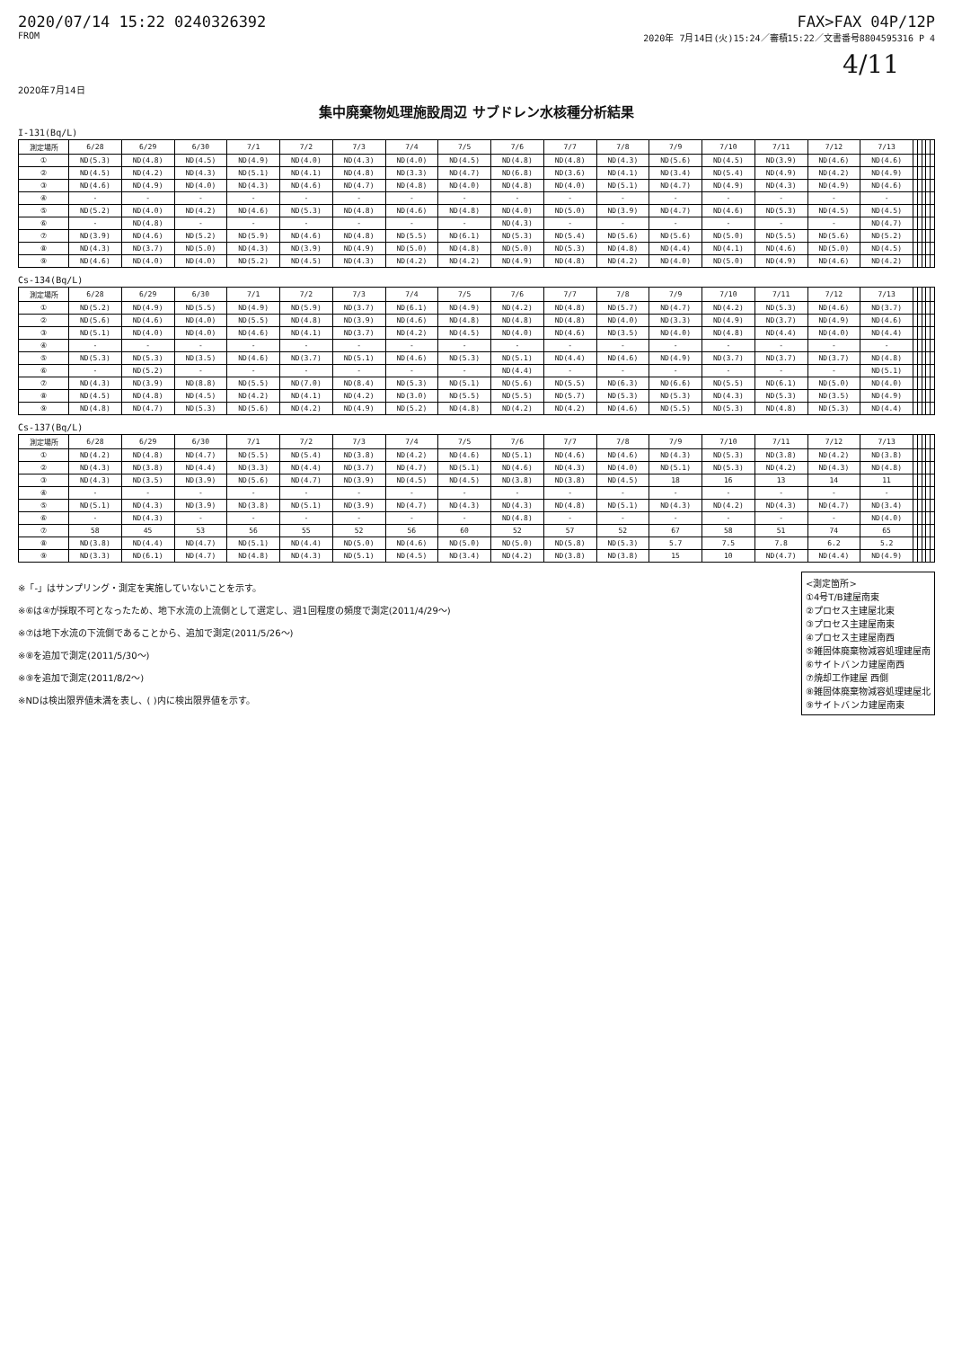2020/07/14 15:22 0240326392 FAX>FAX 04P/12P
FROM 2020年 7月14日(火)15:24／審積15:22／文書番号8804595316 P 4
4/11
2020年7月14日
集中廃棄物処理施設周辺 サブドレン水核種分析結果
I-131(Bq/L)
| 測定場所 | 6/28 | 6/29 | 6/30 | 7/1 | 7/2 | 7/3 | 7/4 | 7/5 | 7/6 | 7/7 | 7/8 | 7/9 | 7/10 | 7/11 | 7/12 | 7/13 | | | | | |
| --- | --- | --- | --- | --- | --- | --- | --- | --- | --- | --- | --- | --- | --- | --- | --- | --- | --- | --- | --- | --- | --- |
| ① | ND(5.3) | ND(4.8) | ND(4.5) | ND(4.9) | ND(4.0) | ND(4.3) | ND(4.0) | ND(4.5) | ND(4.8) | ND(4.8) | ND(4.3) | ND(5.6) | ND(4.5) | ND(3.9) | ND(4.6) | ND(4.6) | | | | | |
| ② | ND(4.5) | ND(4.2) | ND(4.3) | ND(5.1) | ND(4.1) | ND(4.8) | ND(3.3) | ND(4.7) | ND(6.8) | ND(3.6) | ND(4.1) | ND(3.4) | ND(5.4) | ND(4.9) | ND(4.2) | ND(4.9) | | | | | |
| ③ | ND(4.6) | ND(4.9) | ND(4.0) | ND(4.3) | ND(4.6) | ND(4.7) | ND(4.8) | ND(4.0) | ND(4.8) | ND(4.0) | ND(5.1) | ND(4.7) | ND(4.9) | ND(4.3) | ND(4.9) | ND(4.6) | | | | | |
| ④ | - | - | - | - | - | - | - | - | - | - | - | - | - | - | - | - | | | | | |
| ⑤ | ND(5.2) | ND(4.0) | ND(4.2) | ND(4.6) | ND(5.3) | ND(4.8) | ND(4.6) | ND(4.8) | ND(4.0) | ND(5.0) | ND(3.9) | ND(4.7) | ND(4.6) | ND(5.3) | ND(4.5) | ND(4.5) | | | | | |
| ⑥ | - | ND(4.8) | - | - | - | - | - | - | ND(4.3) | - | - | - | - | - | - | ND(4.7) | | | | | |
| ⑦ | ND(3.9) | ND(4.6) | ND(5.2) | ND(5.9) | ND(4.6) | ND(4.8) | ND(5.5) | ND(6.1) | ND(5.3) | ND(5.4) | ND(5.6) | ND(5.6) | ND(5.0) | ND(5.5) | ND(5.6) | ND(5.2) | | | | | |
| ⑧ | ND(4.3) | ND(3.7) | ND(5.0) | ND(4.3) | ND(3.9) | ND(4.9) | ND(5.0) | ND(4.8) | ND(5.0) | ND(5.3) | ND(4.8) | ND(4.4) | ND(4.1) | ND(4.6) | ND(5.0) | ND(4.5) | | | | | |
| ⑨ | ND(4.6) | ND(4.0) | ND(4.0) | ND(5.2) | ND(4.5) | ND(4.3) | ND(4.2) | ND(4.2) | ND(4.9) | ND(4.8) | ND(4.2) | ND(4.0) | ND(5.0) | ND(4.9) | ND(4.6) | ND(4.2) | | | | | |
Cs-134(Bq/L)
| 測定場所 | 6/28 | 6/29 | 6/30 | 7/1 | 7/2 | 7/3 | 7/4 | 7/5 | 7/6 | 7/7 | 7/8 | 7/9 | 7/10 | 7/11 | 7/12 | 7/13 | | | | | |
| --- | --- | --- | --- | --- | --- | --- | --- | --- | --- | --- | --- | --- | --- | --- | --- | --- | --- | --- | --- | --- | --- |
| ① | ND(5.2) | ND(4.9) | ND(5.5) | ND(4.9) | ND(5.9) | ND(3.7) | ND(6.1) | ND(4.9) | ND(4.2) | ND(4.8) | ND(5.7) | ND(4.7) | ND(4.2) | ND(5.3) | ND(4.6) | ND(3.7) | | | | | |
| ② | ND(5.6) | ND(4.6) | ND(4.0) | ND(5.5) | ND(4.8) | ND(3.9) | ND(4.6) | ND(4.8) | ND(4.8) | ND(4.8) | ND(4.0) | ND(3.3) | ND(4.9) | ND(3.7) | ND(4.9) | ND(4.6) | | | | | |
| ③ | ND(5.1) | ND(4.0) | ND(4.0) | ND(4.6) | ND(4.1) | ND(3.7) | ND(4.2) | ND(4.5) | ND(4.0) | ND(4.6) | ND(3.5) | ND(4.0) | ND(4.8) | ND(4.4) | ND(4.0) | ND(4.4) | | | | | |
| ④ | - | - | - | - | - | - | - | - | - | - | - | - | - | - | - | - | | | | | |
| ⑤ | ND(5.3) | ND(5.3) | ND(3.5) | ND(4.6) | ND(3.7) | ND(5.1) | ND(4.6) | ND(5.3) | ND(5.1) | ND(4.4) | ND(4.6) | ND(4.9) | ND(3.7) | ND(3.7) | ND(3.7) | ND(4.8) | | | | | |
| ⑥ | - | ND(5.2) | - | - | - | - | - | - | ND(4.4) | - | - | - | - | - | - | ND(5.1) | | | | | |
| ⑦ | ND(4.3) | ND(3.9) | ND(8.8) | ND(5.5) | ND(7.0) | ND(8.4) | ND(5.3) | ND(5.1) | ND(5.6) | ND(5.5) | ND(6.3) | ND(6.6) | ND(5.5) | ND(6.1) | ND(5.0) | ND(4.0) | | | | | |
| ⑧ | ND(4.5) | ND(4.8) | ND(4.5) | ND(4.2) | ND(4.1) | ND(4.2) | ND(3.0) | ND(5.5) | ND(5.5) | ND(5.7) | ND(5.3) | ND(5.3) | ND(4.3) | ND(5.3) | ND(3.5) | ND(4.9) | | | | | |
| ⑨ | ND(4.8) | ND(4.7) | ND(5.3) | ND(5.6) | ND(4.2) | ND(4.9) | ND(5.2) | ND(4.8) | ND(4.2) | ND(4.2) | ND(4.6) | ND(5.5) | ND(5.3) | ND(4.8) | ND(5.3) | ND(4.4) | | | | | |
Cs-137(Bq/L)
| 測定場所 | 6/28 | 6/29 | 6/30 | 7/1 | 7/2 | 7/3 | 7/4 | 7/5 | 7/6 | 7/7 | 7/8 | 7/9 | 7/10 | 7/11 | 7/12 | 7/13 | | | | | |
| --- | --- | --- | --- | --- | --- | --- | --- | --- | --- | --- | --- | --- | --- | --- | --- | --- | --- | --- | --- | --- | --- |
| ① | ND(4.2) | ND(4.8) | ND(4.7) | ND(5.5) | ND(5.4) | ND(3.8) | ND(4.2) | ND(4.6) | ND(5.1) | ND(4.6) | ND(4.6) | ND(4.3) | ND(5.3) | ND(3.8) | ND(4.2) | ND(3.8) | | | | | |
| ② | ND(4.3) | ND(3.8) | ND(4.4) | ND(3.3) | ND(4.4) | ND(3.7) | ND(4.7) | ND(5.1) | ND(4.6) | ND(4.3) | ND(4.0) | ND(5.1) | ND(5.3) | ND(4.2) | ND(4.3) | ND(4.8) | | | | | |
| ③ | ND(4.3) | ND(3.5) | ND(3.9) | ND(5.6) | ND(4.7) | ND(3.9) | ND(4.5) | ND(4.5) | ND(3.8) | ND(3.8) | ND(4.5) | 18 | 16 | 13 | 14 | 11 | | | | | |
| ④ | - | - | - | - | - | - | - | - | - | - | - | - | - | - | - | - | | | | | |
| ⑤ | ND(5.1) | ND(4.3) | ND(3.9) | ND(3.8) | ND(5.1) | ND(3.9) | ND(4.7) | ND(4.3) | ND(4.3) | ND(4.8) | ND(5.1) | ND(4.3) | ND(4.2) | ND(4.3) | ND(4.7) | ND(3.4) | | | | | |
| ⑥ | - | ND(4.3) | - | - | - | - | - | - | ND(4.8) | - | - | - | - | - | - | ND(4.0) | | | | | |
| ⑦ | 58 | 45 | 53 | 56 | 55 | 52 | 56 | 60 | 52 | 57 | 52 | 67 | 58 | 51 | 74 | 65 | | | | | |
| ⑧ | ND(3.8) | ND(4.4) | ND(4.7) | ND(5.1) | ND(4.4) | ND(5.0) | ND(4.6) | ND(5.0) | ND(5.0) | ND(5.8) | ND(5.3) | 5.7 | 7.5 | 7.8 | 6.2 | 5.2 | | | | | |
| ⑨ | ND(3.3) | ND(6.1) | ND(4.7) | ND(4.8) | ND(4.3) | ND(5.1) | ND(4.5) | ND(3.4) | ND(4.2) | ND(3.8) | ND(3.8) | 15 | 10 | ND(4.7) | ND(4.4) | ND(4.9) | | | | | |
※「-」はサンプリング・測定を実施していないことを示す。
※⑥は④が採取不可となったため、地下水流の上流側として選定し、週1回程度の頻度で測定(2011/4/29～)
※⑦は地下水流の下流側であることから、追加で測定(2011/5/26～)
※⑧を追加で測定(2011/5/30～)
※⑨を追加で測定(2011/8/2～)
※NDは検出限界値未満を表し、( )内に検出限界値を示す。
<測定箇所>
①4号T/B建屋南東
②プロセス主建屋北東
③プロセス主建屋南東
④プロセス主建屋南西
⑤雑固体廃棄物減容処理建屋南
⑥サイトバンカ建屋南西
⑦焼却工作建屋 西側
⑧雑固体廃棄物減容処理建屋北
⑨サイトバンカ建屋南東